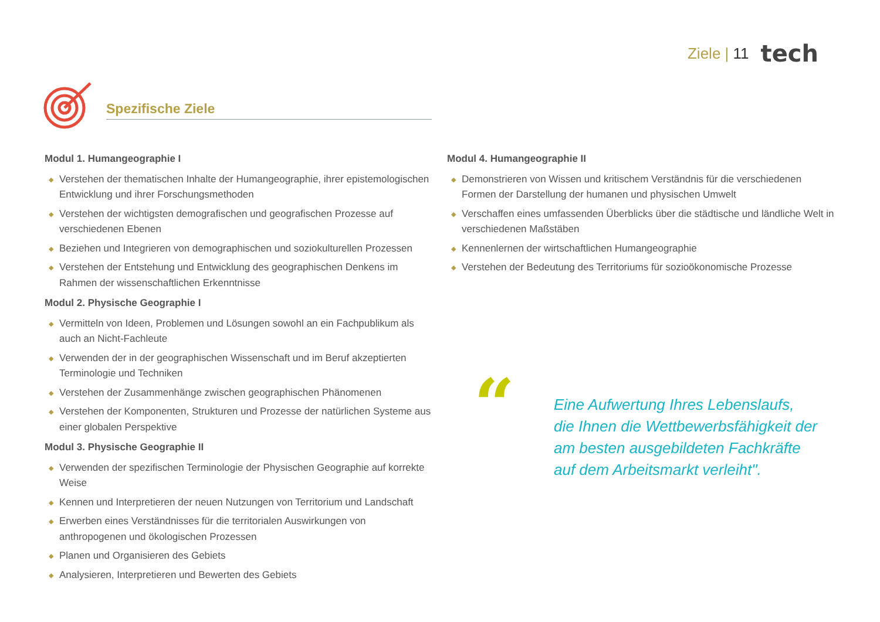Ziele | 11 tech
Spezifische Ziele
Modul 1. Humangeographie I
◆ Verstehen der thematischen Inhalte der Humangeographie, ihrer epistemologischen Entwicklung und ihrer Forschungsmethoden
◆ Verstehen der wichtigsten demografischen und geografischen Prozesse auf verschiedenen Ebenen
◆ Beziehen und Integrieren von demographischen und soziokulturellen Prozessen
◆ Verstehen der Entstehung und Entwicklung des geographischen Denkens im Rahmen der wissenschaftlichen Erkenntnisse
Modul 2. Physische Geographie I
◆ Vermitteln von Ideen, Problemen und Lösungen sowohl an ein Fachpublikum als auch an Nicht-Fachleute
◆ Verwenden der in der geographischen Wissenschaft und im Beruf akzeptierten Terminologie und Techniken
◆ Verstehen der Zusammenhänge zwischen geographischen Phänomenen
◆ Verstehen der Komponenten, Strukturen und Prozesse der natürlichen Systeme aus einer globalen Perspektive
Modul 3. Physische Geographie II
◆ Verwenden der spezifischen Terminologie der Physischen Geographie auf korrekte Weise
◆ Kennen und Interpretieren der neuen Nutzungen von Territorium und Landschaft
◆ Erwerben eines Verständnisses für die territorialen Auswirkungen von anthropogenen und ökologischen Prozessen
◆ Planen und Organisieren des Gebiets
◆ Analysieren, Interpretieren und Bewerten des Gebiets
Modul 4. Humangeographie II
◆ Demonstrieren von Wissen und kritischem Verständnis für die verschiedenen Formen der Darstellung der humanen und physischen Umwelt
◆ Verschaffen eines umfassenden Überblicks über die städtische und ländliche Welt in verschiedenen Maßstäben
◆ Kennenlernen der wirtschaftlichen Humangeographie
◆ Verstehen der Bedeutung des Territoriums für sozioökonomische Prozesse
“
Eine Aufwertung Ihres Lebenslaufs, die Ihnen die Wettbewerbsfähigkeit der am besten ausgebildeten Fachkräfte auf dem Arbeitsmarkt verleiht".